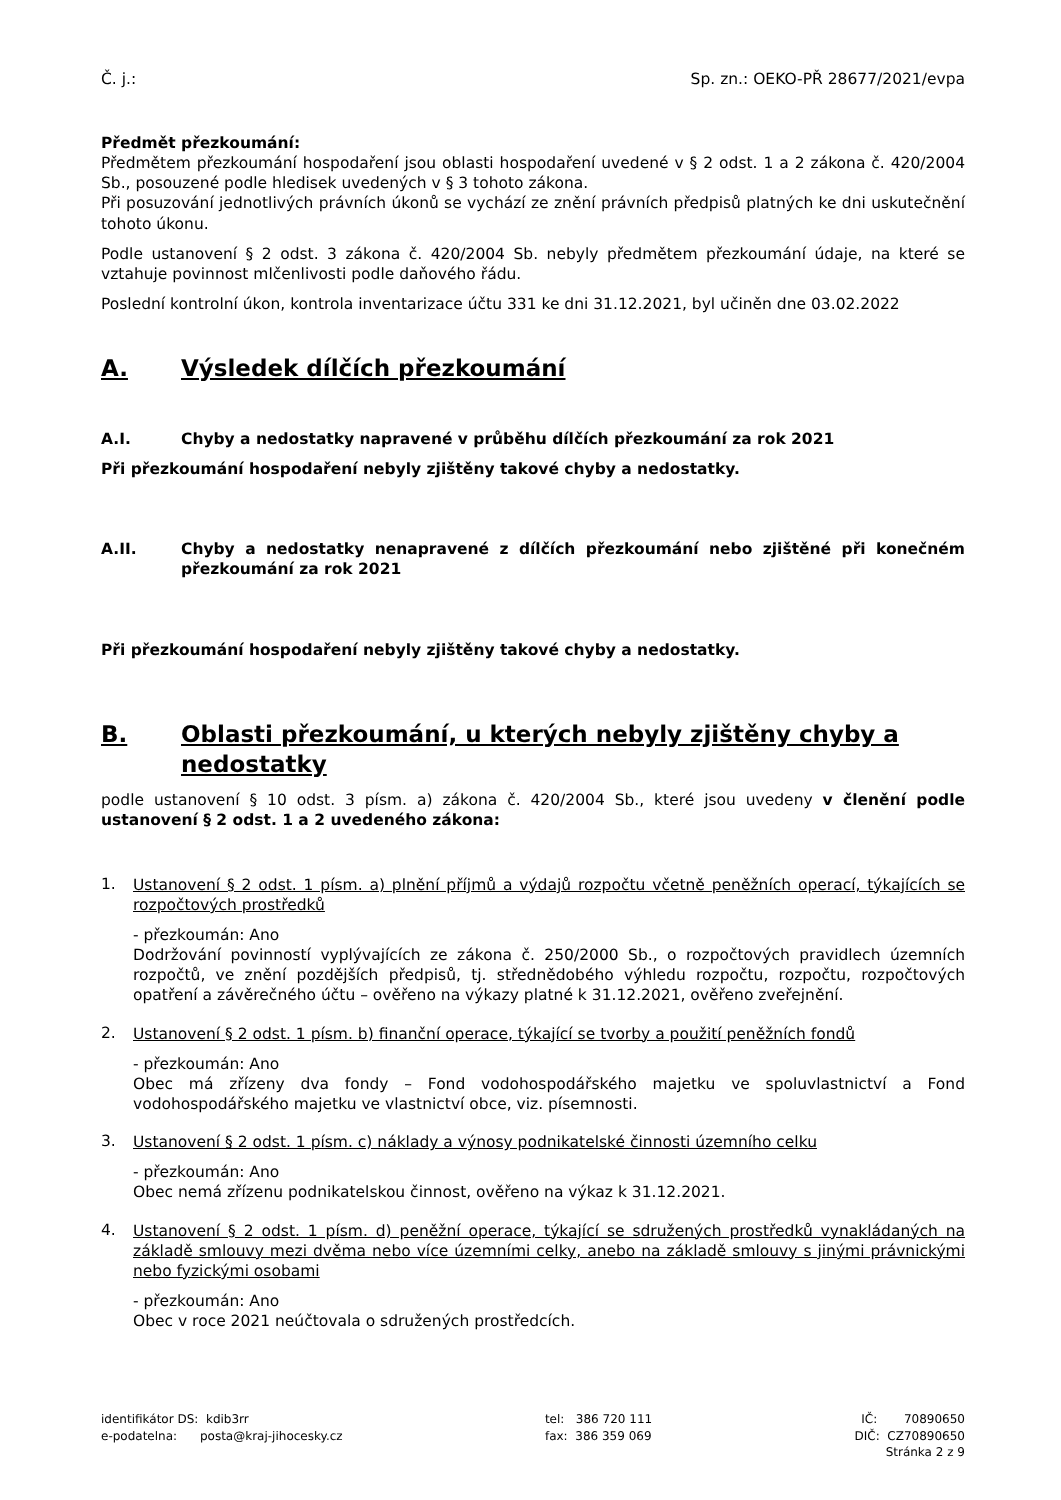Č. j.: Sp. zn.: OEKO-PŘ 28677/2021/evpa
Předmět přezkoumání:
Předmětem přezkoumání hospodaření jsou oblasti hospodaření uvedené v § 2 odst. 1 a 2 zákona č. 420/2004 Sb., posouzené podle hledisek uvedených v § 3 tohoto zákona.
Při posuzování jednotlivých právních úkonů se vychází ze znění právních předpisů platných ke dni uskutečnění tohoto úkonu.
Podle ustanovení § 2 odst. 3 zákona č. 420/2004 Sb. nebyly předmětem přezkoumání údaje, na které se vztahuje povinnost mlčenlivosti podle daňového řádu.
Poslední kontrolní úkon, kontrola inventarizace účtu 331 ke dni 31.12.2021, byl učiněn dne 03.02.2022
A. Výsledek dílčích přezkoumání
A.I. Chyby a nedostatky napravené v průběhu dílčích přezkoumání za rok 2021
Při přezkoumání hospodaření nebyly zjištěny takové chyby a nedostatky.
A.II. Chyby a nedostatky nenapravené z dílčích přezkoumání nebo zjištěné při konečném přezkoumání za rok 2021
Při přezkoumání hospodaření nebyly zjištěny takové chyby a nedostatky.
B. Oblasti přezkoumání, u kterých nebyly zjištěny chyby a nedostatky
podle ustanovení § 10 odst. 3 písm. a) zákona č. 420/2004 Sb., které jsou uvedeny v členění podle ustanovení § 2 odst. 1 a 2 uvedeného zákona:
1.
Ustanovení § 2 odst. 1 písm. a) plnění příjmů a výdajů rozpočtu včetně peněžních operací, týkajících se rozpočtových prostředků
- přezkoumán: Ano
Dodržování povinností vyplývajících ze zákona č. 250/2000 Sb., o rozpočtových pravidlech územních rozpočtů, ve znění pozdějších předpisů, tj. střednědobého výhledu rozpočtu, rozpočtu, rozpočtových opatření a závěrečného účtu – ověřeno na výkazy platné k 31.12.2021, ověřeno zveřejnění.
2.
Ustanovení § 2 odst. 1 písm. b) finanční operace, týkající se tvorby a použití peněžních fondů
- přezkoumán: Ano
Obec má zřízeny dva fondy – Fond vodohospodářského majetku ve spoluvlastnictví a Fond vodohospodářského majetku ve vlastnictví obce, viz. písemnosti.
3.
Ustanovení § 2 odst. 1 písm. c) náklady a výnosy podnikatelské činnosti územního celku
- přezkoumán: Ano
Obec nemá zřízenu podnikatelskou činnost, ověřeno na výkaz k 31.12.2021.
4.
Ustanovení § 2 odst. 1 písm. d) peněžní operace, týkající se sdružených prostředků vynakládaných na základě smlouvy mezi dvěma nebo více územními celky, anebo na základě smlouvy s jinými právnickými nebo fyzickými osobami
- přezkoumán: Ano
Obec v roce 2021 neúčtovala o sdružených prostředcích.
identifikátor DS: kdib3rr
e-podatelna: posta@kraj-jihocesky.cz
tel: 386 720 111
fax: 386 359 069
IČ: 70890650
DIČ: CZ70890650
Stránka 2 z 9